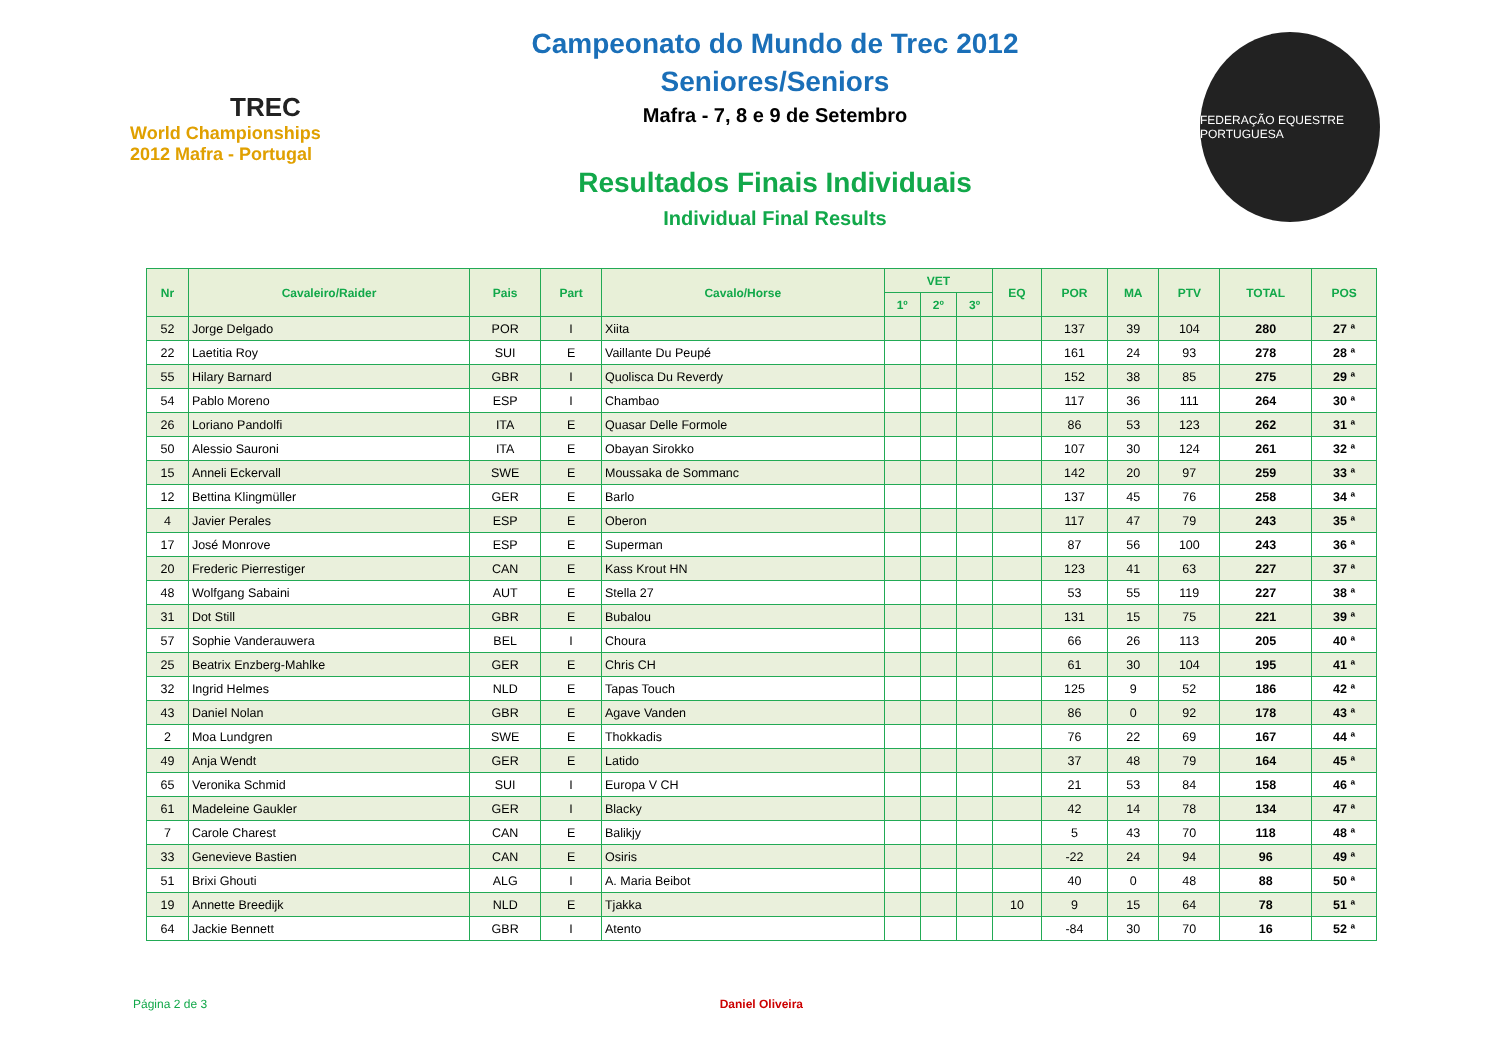TREC
World Championships 2012 Mafra - Portugal
Campeonato do Mundo de Trec 2012
Seniores/Seniors
Mafra - 7, 8 e 9 de Setembro
Resultados Finais Individuais
Individual Final Results
FEDERAÇÃO EQUESTRE PORTUGUESA
| Nr | Cavaleiro/Raider | Pais | Part | Cavalo/Horse | VET | | | EQ | POR | MA | PTV | TOTAL | POS |
| --- | --- | --- | --- | --- | --- | --- | --- | --- | --- | --- | --- | --- | --- |
| | | | | | 1º | 2º | 3º | | | | | | |
| 52 | Jorge Delgado | POR | I | Xiita | | | | | 137 | 39 | 104 | 280 | 27 ª |
| 22 | Laetitia Roy | SUI | E | Vaillante Du Peupé | | | | | 161 | 24 | 93 | 278 | 28 ª |
| 55 | Hilary Barnard | GBR | I | Quolisca Du Reverdy | | | | | 152 | 38 | 85 | 275 | 29 ª |
| 54 | Pablo Moreno | ESP | I | Chambao | | | | | 117 | 36 | 111 | 264 | 30 ª |
| 26 | Loriano Pandolfi | ITA | E | Quasar Delle Formole | | | | | 86 | 53 | 123 | 262 | 31 ª |
| 50 | Alessio Sauroni | ITA | E | Obayan Sirokko | | | | | 107 | 30 | 124 | 261 | 32 ª |
| 15 | Anneli Eckervall | SWE | E | Moussaka de Sommanc | | | | | 142 | 20 | 97 | 259 | 33 ª |
| 12 | Bettina Klingmüller | GER | E | Barlo | | | | | 137 | 45 | 76 | 258 | 34 ª |
| 4 | Javier Perales | ESP | E | Oberon | | | | | 117 | 47 | 79 | 243 | 35 ª |
| 17 | José Monrove | ESP | E | Superman | | | | | 87 | 56 | 100 | 243 | 36 ª |
| 20 | Frederic Pierrestiger | CAN | E | Kass Krout HN | | | | | 123 | 41 | 63 | 227 | 37 ª |
| 48 | Wolfgang Sabaini | AUT | E | Stella 27 | | | | | 53 | 55 | 119 | 227 | 38 ª |
| 31 | Dot Still | GBR | E | Bubalou | | | | | 131 | 15 | 75 | 221 | 39 ª |
| 57 | Sophie Vanderauwera | BEL | I | Choura | | | | | 66 | 26 | 113 | 205 | 40 ª |
| 25 | Beatrix Enzberg-Mahlke | GER | E | Chris CH | | | | | 61 | 30 | 104 | 195 | 41 ª |
| 32 | Ingrid Helmes | NLD | E | Tapas Touch | | | | | 125 | 9 | 52 | 186 | 42 ª |
| 43 | Daniel Nolan | GBR | E | Agave Vanden | | | | | 86 | 0 | 92 | 178 | 43 ª |
| 2 | Moa Lundgren | SWE | E | Thokkadis | | | | | 76 | 22 | 69 | 167 | 44 ª |
| 49 | Anja Wendt | GER | E | Latido | | | | | 37 | 48 | 79 | 164 | 45 ª |
| 65 | Veronika Schmid | SUI | I | Europa V CH | | | | | 21 | 53 | 84 | 158 | 46 ª |
| 61 | Madeleine Gaukler | GER | I | Blacky | | | | | 42 | 14 | 78 | 134 | 47 ª |
| 7 | Carole Charest | CAN | E | Balikjy | | | | | 5 | 43 | 70 | 118 | 48 ª |
| 33 | Genevieve Bastien | CAN | E | Osiris | | | | | -22 | 24 | 94 | 96 | 49 ª |
| 51 | Brixi Ghouti | ALG | I | A. Maria Beibot | | | | | 40 | 0 | 48 | 88 | 50 ª |
| 19 | Annette Breedijk | NLD | E | Tjakka | | | | 10 | 9 | 15 | 64 | 78 | 51 ª |
| 64 | Jackie Bennett | GBR | I | Atento | | | | | -84 | 30 | 70 | 16 | 52 ª |
Página 2 de 3 Daniel Oliveira